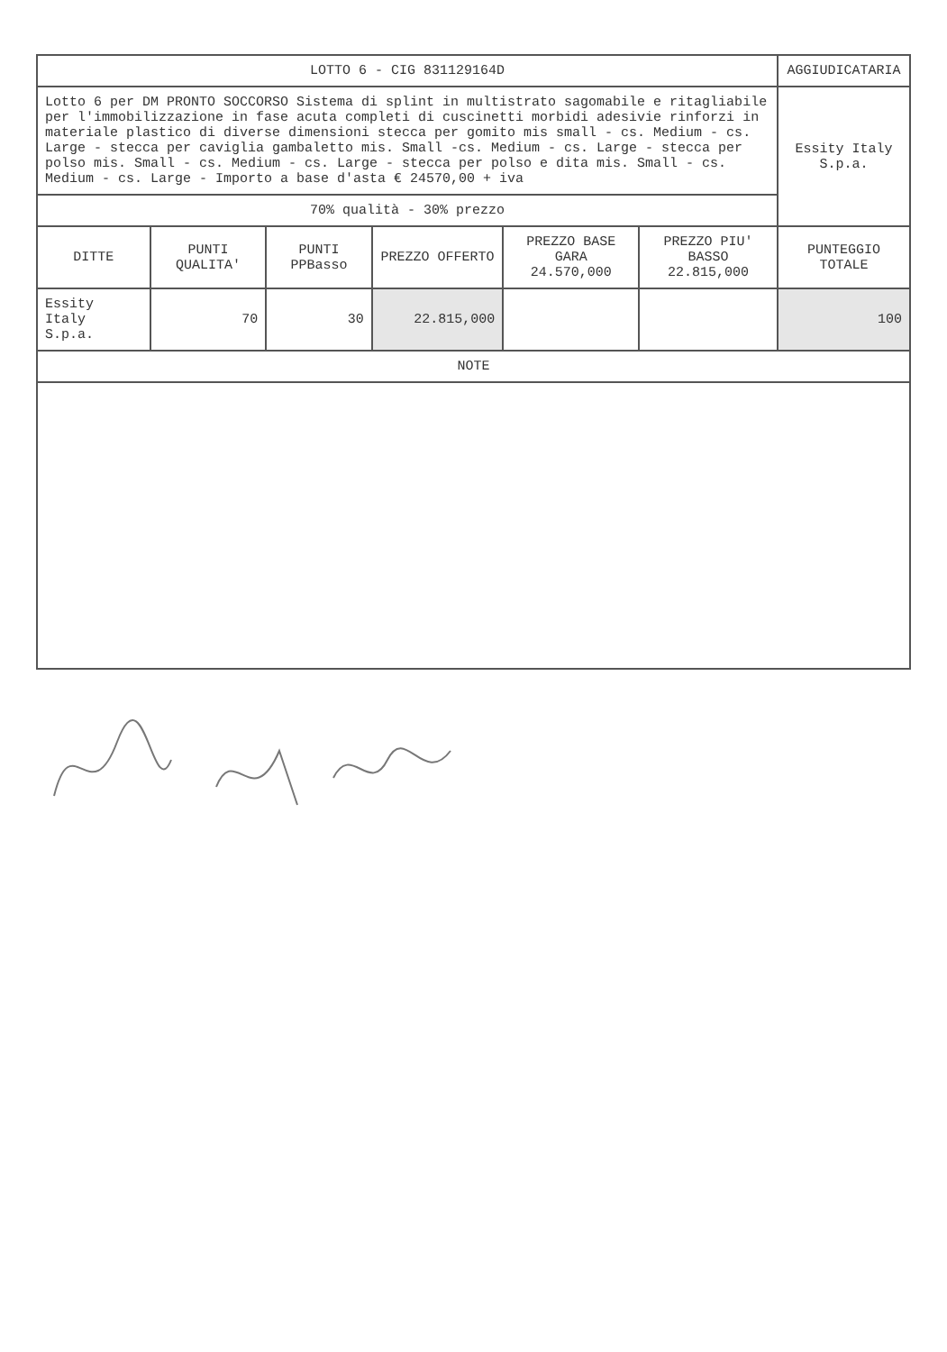| LOTTO 6 - CIG 831129164D | | | | | | AGGIUDICATARIA |
| Lotto 6 per DM PRONTO SOCCORSO Sistema di splint in multistrato sagomabile e ritagliabile per l'immobilizzazione in fase acuta completi di cuscinetti morbidi adesivie rinforzi in materiale plastico di diverse dimensioni stecca per gomito mis small - cs. Medium - cs. Large - stecca per caviglia gambaletto mis. Small -cs. Medium - cs. Large - stecca per polso mis. Small - cs. Medium - cs. Large - stecca per polso e dita mis. Small - cs. Medium - cs. Large - Importo a base d'asta € 24570,00 + iva | | | | | | Essity Italy S.p.a. |
| 70% qualità - 30% prezzo | | | | | | |
| DITTE | PUNTI QUALITA' | PUNTI PPBasso | PREZZO OFFERTO | PREZZO BASE GARA 24.570,000 | PREZZO PIU' BASSO 22.815,000 | PUNTEGGIO TOTALE |
| Essity Italy S.p.a. | 70 | 30 | 22.815,000 | | | 100 |
| NOTE | | | | | | |